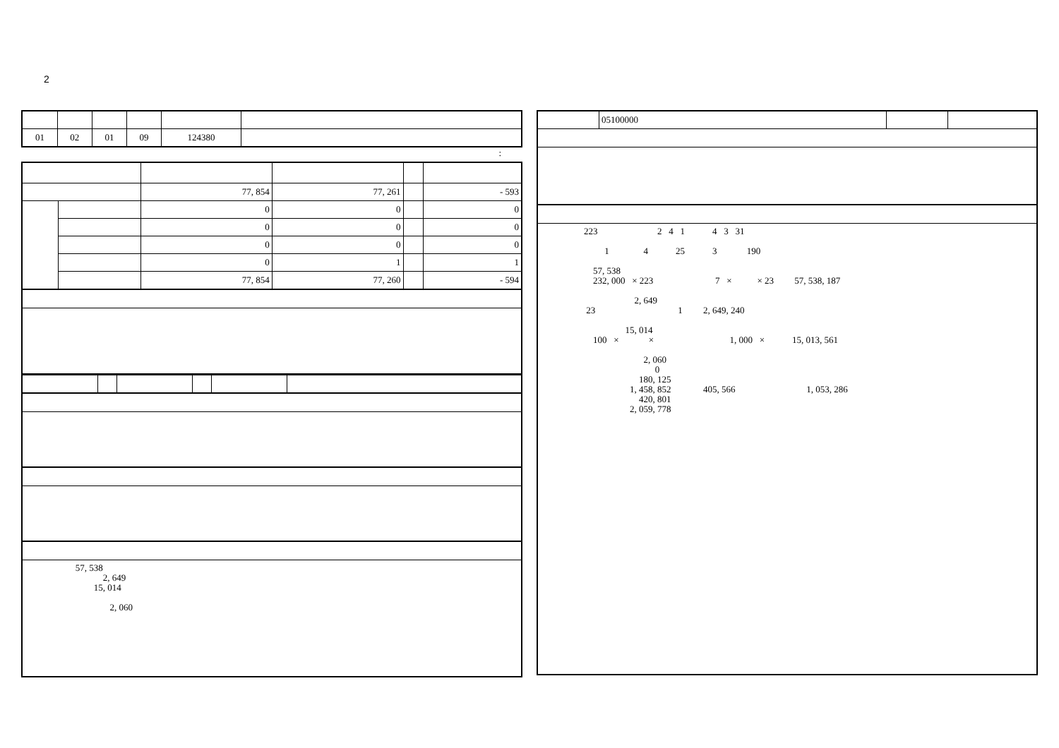2
| 01 | 02 | 01 | 09 | 124380 | |
:
| | | 77, 854 | 77, 261 | | - 593 |
| | | 0 | 0 | | 0 |
| | | 0 | 0 | | 0 |
| | | 0 | 0 | | 0 |
| | | 0 | 1 | | 1 |
| | | 77, 854 | 77, 260 | | - 594 |
                       57, 538
                                   2, 649
                               15, 014

                                      2, 060
| | 05100000 | | |
                    223                          2   4   1            4   3   31

                             1               4            25            3             190

                        57, 538
                        232, 000   × 223                           7   ×           × 23         57, 538, 187

                                          2, 649
                     23                                    1         2, 649, 240

                                      15, 014
                        100   ×             ×                                 1, 000   ×            15, 013, 561

                                              2, 060
                                                   0
                                            180, 125
                                        1, 458, 852              405, 566                               1, 053, 286
                                            420, 801
                                        2, 059, 778